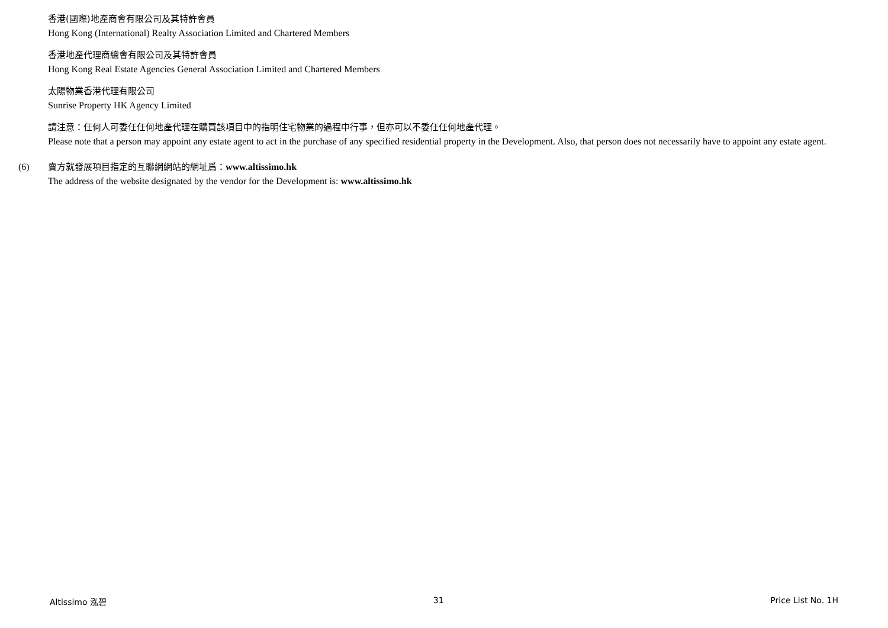香港(國際)地產商會有限公司及其特許會員
Hong Kong (International) Realty Association Limited and Chartered Members
香港地產代理商總會有限公司及其特許會員
Hong Kong Real Estate Agencies General Association Limited and Chartered Members
太陽物業香港代理有限公司
Sunrise Property HK Agency Limited
請注意：任何人可委任任何地產代理在購買該項目中的指明住宅物業的過程中行事，但亦可以不委任任何地產代理。
Please note that a person may appoint any estate agent to act in the purchase of any specified residential property in the Development. Also, that person does not necessarily have to appoint any estate agent.
(6) 賣方就發展項目指定的互聯網網站的網址爲：www.altissimo.hk
The address of the website designated by the vendor for the Development is: www.altissimo.hk
Altissimo 泓碧 31 Price List No. 1H